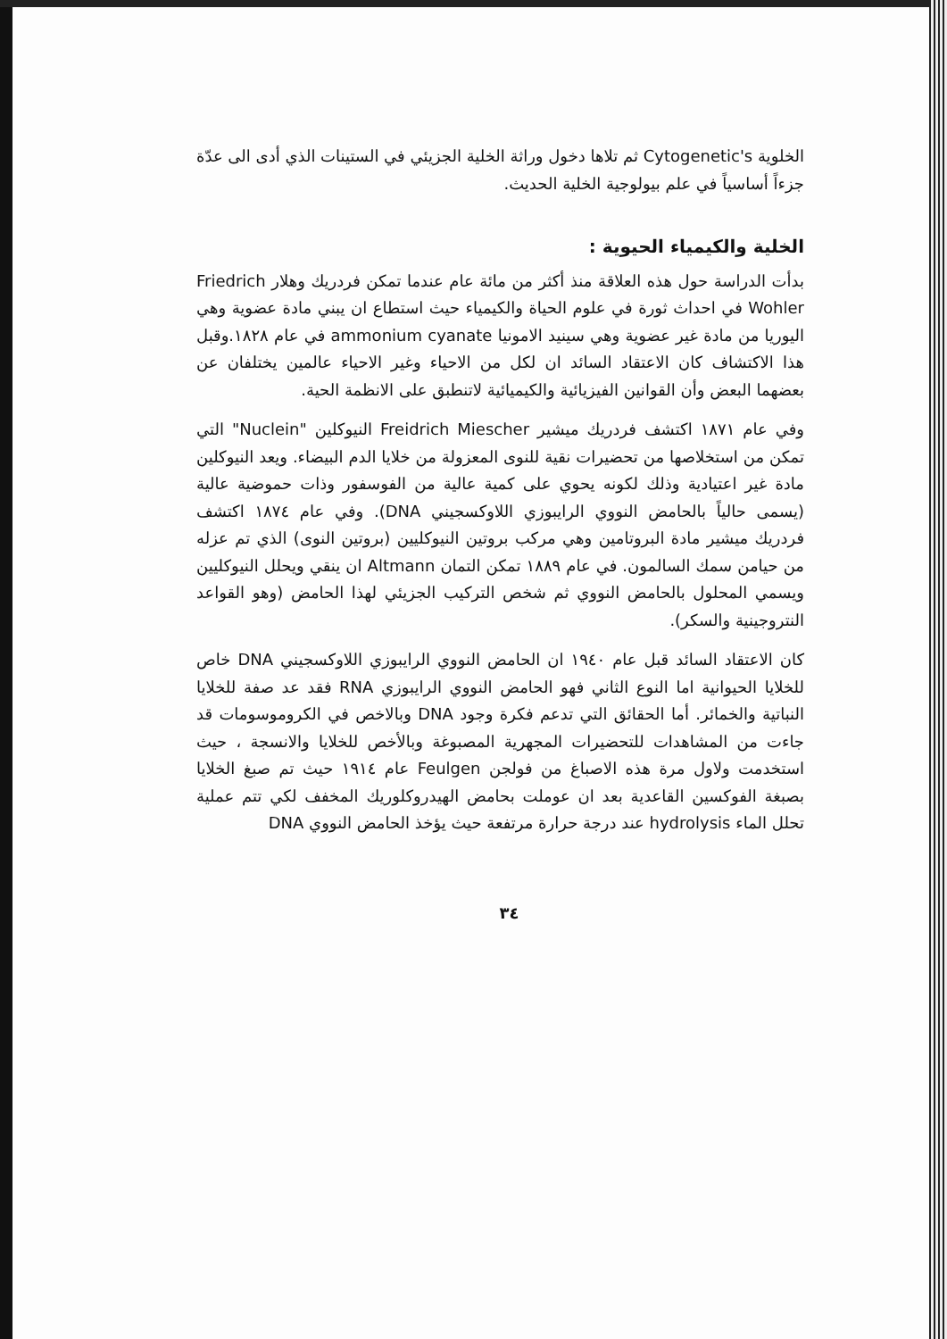الخلوية Cytogenetic's ثم تلاها دخول وراثة الخلية الجزيئي في الستينات الذي أدى الى عدّة جزءاً أساسياً في علم بيولوجية الخلية الحديث.
الخلية والكيمياء الحيوية :
بدأت الدراسة حول هذه العلاقة منذ أكثر من مائة عام عندما تمكن فردريك وهلار Friedrich Wohler في احداث ثورة في علوم الحياة والكيمياء حيث استطاع ان يبني مادة عضوية وهي اليوريا من مادة غير عضوية وهي سينيد الامونيا ammonium cyanate في عام ١٨٢٨.وقبل هذا الاكتشاف كان الاعتقاد السائد ان لكل من الاحياء وغير الاحياء عالمين يختلفان عن بعضهما البعض وأن القوانين الفيزيائية والكيميائية لاتنطبق على الانظمة الحية.
وفي عام ١٨٧١ اكتشف فردريك ميشير Freidrich Miescher النيوكلين "Nuclein" التي تمكن من استخلاصها من تحضيرات نقية للنوى المعزولة من خلايا الدم البيضاء. ويعد النيوكلين مادة غير اعتيادية وذلك لكونه يحوي على كمية عالية من الفوسفور وذات حموضية عالية (يسمى حالياً بالحامض النووي الرايبوزي اللاوكسجيني DNA). وفي عام ١٨٧٤ اكتشف فردريك ميشير مادة البروتامين وهي مركب بروتين النيوكليين (بروتين النوى) الذي تم عزله من حيامن سمك السالمون. في عام ١٨٨٩ تمكن التمان Altmann ان ينقي ويحلل النيوكليين ويسمي المحلول بالحامض النووي ثم شخص التركيب الجزيئي لهذا الحامض (وهو القواعد النتروجينية والسكر).
كان الاعتقاد السائد قبل عام ١٩٤٠ ان الحامض النووي الرايبوزي اللاوكسجيني DNA خاص للخلايا الحيوانية اما النوع الثاني فهو الحامض النووي الرايبوزي RNA فقد عد صفة للخلايا النباتية والخمائر. أما الحقائق التي تدعم فكرة وجود DNA وبالاخص في الكروموسومات قد جاءت من المشاهدات للتحضيرات المجهرية المصبوغة وبالأخص للخلايا والانسجة ، حيث استخدمت ولاول مرة هذه الاصباغ من فولجن Feulgen عام ١٩١٤ حيث تم صبغ الخلايا بصبغة الفوكسين القاعدية بعد ان عوملت بحامض الهيدروكلوريك المخفف لكي تتم عملية تحلل الماء hydrolysis عند درجة حرارة مرتفعة حيث يؤخذ الحامض النووي DNA
٣٤